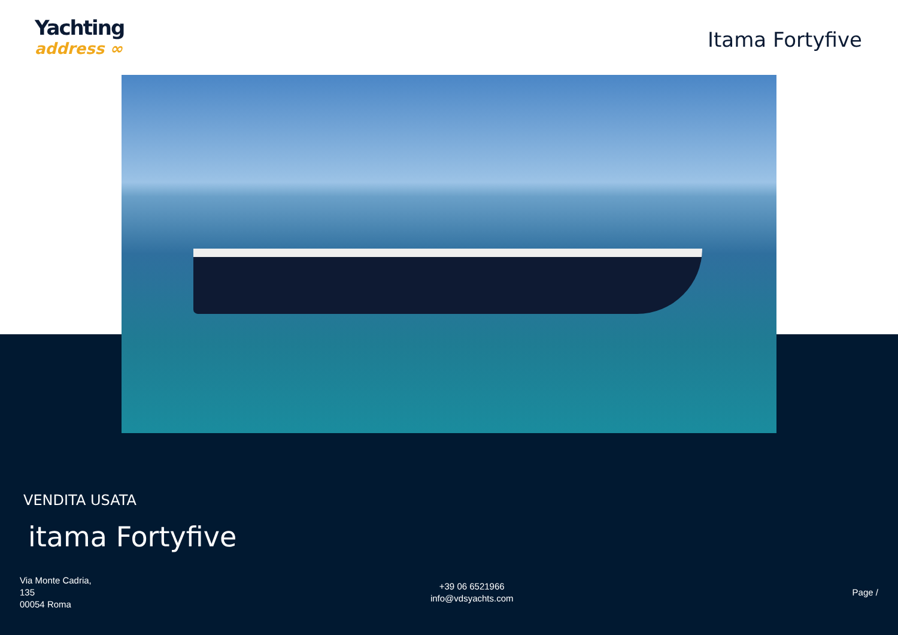Yachting
address ∞
Itama Fortyfive
VENDITA USATA
itama Fortyfive
Via Monte Cadria,
135
00054 Roma
+39 06 6521966
info@vdsyachts.com
Page /